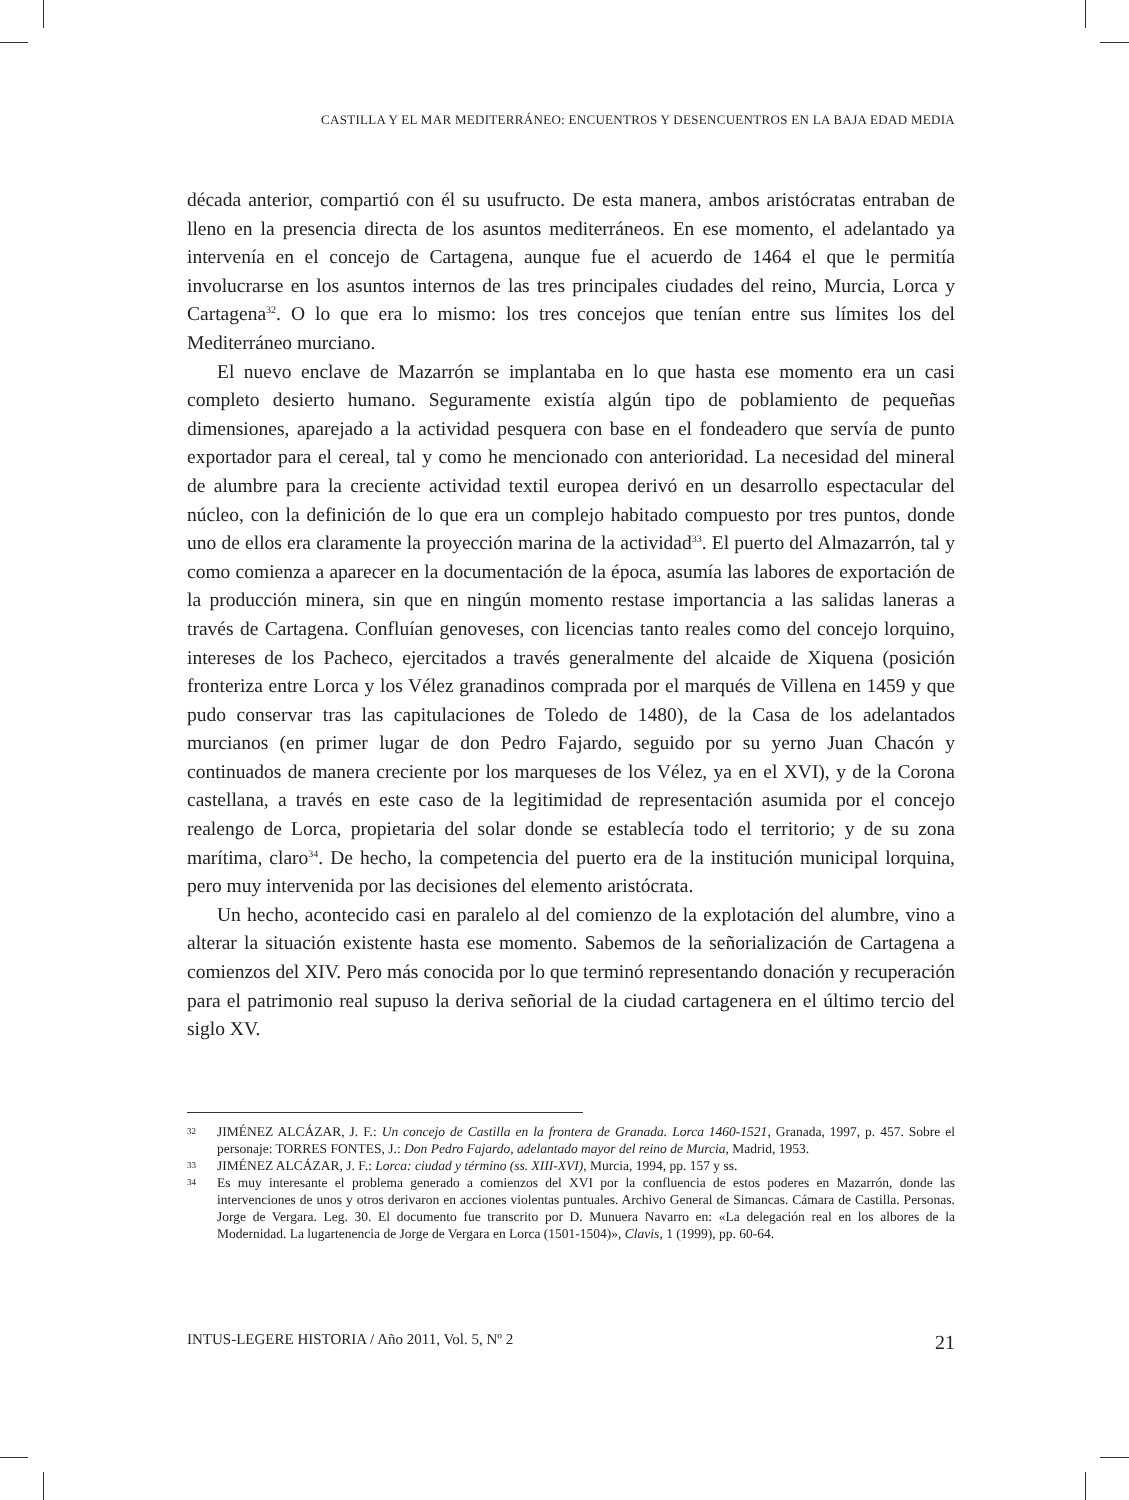CASTILLA Y EL MAR MEDITERRÁNEO: ENCUENTROS Y DESENCUENTROS EN LA BAJA EDAD MEDIA
década anterior, compartió con él su usufructo. De esta manera, ambos aristócratas entraban de lleno en la presencia directa de los asuntos mediterráneos. En ese momento, el adelantado ya intervenía en el concejo de Cartagena, aunque fue el acuerdo de 1464 el que le permitía involucrarse en los asuntos internos de las tres principales ciudades del reino, Murcia, Lorca y Cartagena<sup>32</sup>. O lo que era lo mismo: los tres concejos que tenían entre sus límites los del Mediterráneo murciano.
El nuevo enclave de Mazarrón se implantaba en lo que hasta ese momento era un casi completo desierto humano. Seguramente existía algún tipo de poblamiento de pequeñas dimensiones, aparejado a la actividad pesquera con base en el fondeadero que servía de punto exportador para el cereal, tal y como he mencionado con anterioridad. La necesidad del mineral de alumbre para la creciente actividad textil europea derivó en un desarrollo espectacular del núcleo, con la definición de lo que era un complejo habitado compuesto por tres puntos, donde uno de ellos era claramente la proyección marina de la actividad<sup>33</sup>. El puerto del Almazarrón, tal y como comienza a aparecer en la documentación de la época, asumía las labores de exportación de la producción minera, sin que en ningún momento restase importancia a las salidas laneras a través de Cartagena. Confluían genoveses, con licencias tanto reales como del concejo lorquino, intereses de los Pacheco, ejercitados a través generalmente del alcaide de Xiquena (posición fronteriza entre Lorca y los Vélez granadinos comprada por el marqués de Villena en 1459 y que pudo conservar tras las capitulaciones de Toledo de 1480), de la Casa de los adelantados murcianos (en primer lugar de don Pedro Fajardo, seguido por su yerno Juan Chacón y continuados de manera creciente por los marqueses de los Vélez, ya en el XVI), y de la Corona castellana, a través en este caso de la legitimidad de representación asumida por el concejo realengo de Lorca, propietaria del solar donde se establecía todo el territorio; y de su zona marítima, claro<sup>34</sup>. De hecho, la competencia del puerto era de la institución municipal lorquina, pero muy intervenida por las decisiones del elemento aristócrata.
Un hecho, acontecido casi en paralelo al del comienzo de la explotación del alumbre, vino a alterar la situación existente hasta ese momento. Sabemos de la señorialización de Cartagena a comienzos del XIV. Pero más conocida por lo que terminó representando donación y recuperación para el patrimonio real supuso la deriva señorial de la ciudad cartagenera en el último tercio del siglo XV.
32 JIMÉNEZ ALCÁZAR, J. F.: Un concejo de Castilla en la frontera de Granada. Lorca 1460-1521, Granada, 1997, p. 457. Sobre el personaje: TORRES FONTES, J.: Don Pedro Fajardo, adelantado mayor del reino de Murcia, Madrid, 1953.
33 JIMÉNEZ ALCÁZAR, J. F.: Lorca: ciudad y término (ss. XIII-XVI), Murcia, 1994, pp. 157 y ss.
34 Es muy interesante el problema generado a comienzos del XVI por la confluencia de estos poderes en Mazarrón, donde las intervenciones de unos y otros derivaron en acciones violentas puntuales. Archivo General de Simancas. Cámara de Castilla. Personas. Jorge de Vergara. Leg. 30. El documento fue transcrito por D. Munuera Navarro en: «La delegación real en los albores de la Modernidad. La lugartenencia de Jorge de Vergara en Lorca (1501-1504)», Clavis, 1 (1999), pp. 60-64.
INTUS-LEGERE HISTORIA / Año 2011, Vol. 5, Nº 2 21